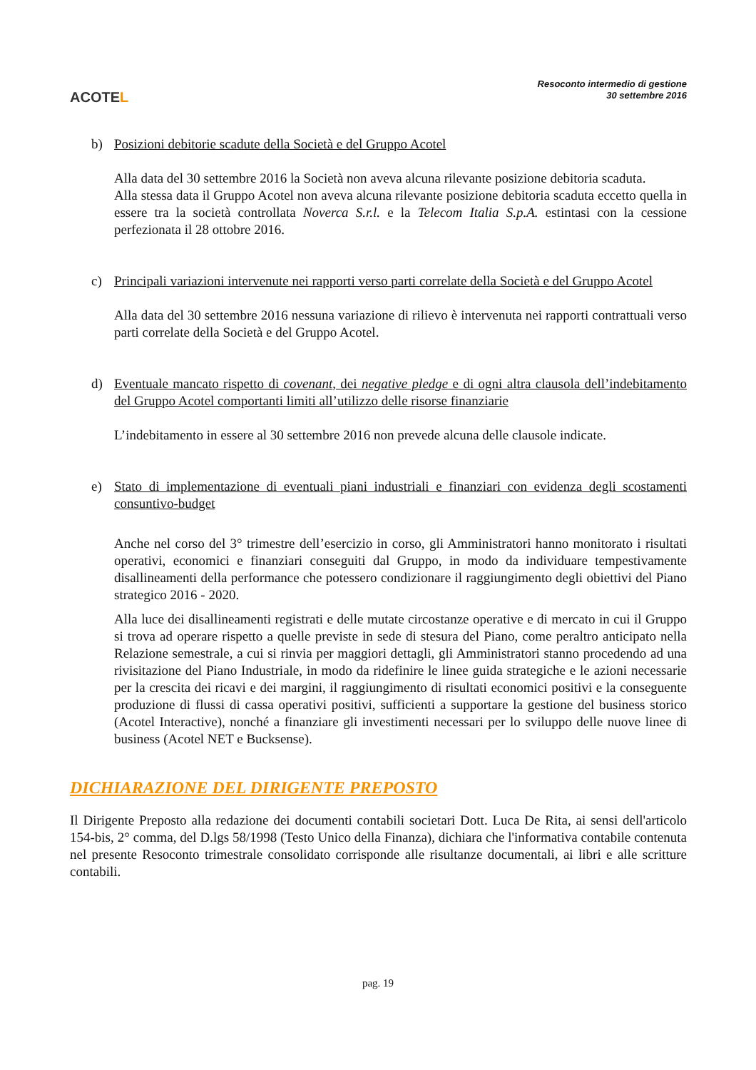ACOTEL
Resoconto intermedio di gestione
30 settembre 2016
b) Posizioni debitorie scadute della Società e del Gruppo Acotel
Alla data del 30 settembre 2016 la Società non aveva alcuna rilevante posizione debitoria scaduta.
Alla stessa data il Gruppo Acotel non aveva alcuna rilevante posizione debitoria scaduta eccetto quella in essere tra la società controllata Noverca S.r.l. e la Telecom Italia S.p.A. estintasi con la cessione perfezionata il 28 ottobre 2016.
c) Principali variazioni intervenute nei rapporti verso parti correlate della Società e del Gruppo Acotel
Alla data del 30 settembre 2016 nessuna variazione di rilievo è intervenuta nei rapporti contrattuali verso parti correlate della Società e del Gruppo Acotel.
d) Eventuale mancato rispetto di covenant, dei negative pledge e di ogni altra clausola dell’indebitamento del Gruppo Acotel comportanti limiti all’utilizzo delle risorse finanziarie
L’indebitamento in essere al 30 settembre 2016 non prevede alcuna delle clausole indicate.
e) Stato di implementazione di eventuali piani industriali e finanziari con evidenza degli scostamenti consuntivo-budget
Anche nel corso del 3° trimestre dell’esercizio in corso, gli Amministratori hanno monitorato i risultati operativi, economici e finanziari conseguiti dal Gruppo, in modo da individuare tempestivamente disallineamenti della performance che potessero condizionare il raggiungimento degli obiettivi del Piano strategico 2016 - 2020.
Alla luce dei disallineamenti registrati e delle mutate circostanze operative e di mercato in cui il Gruppo si trova ad operare rispetto a quelle previste in sede di stesura del Piano, come peraltro anticipato nella Relazione semestrale, a cui si rinvia per maggiori dettagli, gli Amministratori stanno procedendo ad una rivisitazione del Piano Industriale, in modo da ridefinire le linee guida strategiche e le azioni necessarie per la crescita dei ricavi e dei margini, il raggiungimento di risultati economici positivi e la conseguente produzione di flussi di cassa operativi positivi, sufficienti a supportare la gestione del business storico (Acotel Interactive), nonché a finanziare gli investimenti necessari per lo sviluppo delle nuove linee di business (Acotel NET e Bucksense).
DICHIARAZIONE DEL DIRIGENTE PREPOSTO
Il Dirigente Preposto alla redazione dei documenti contabili societari Dott. Luca De Rita, ai sensi dell'articolo 154-bis, 2° comma, del D.lgs 58/1998 (Testo Unico della Finanza), dichiara che l'informativa contabile contenuta nel presente Resoconto trimestrale consolidato corrisponde alle risultanze documentali, ai libri e alle scritture contabili.
pag. 19